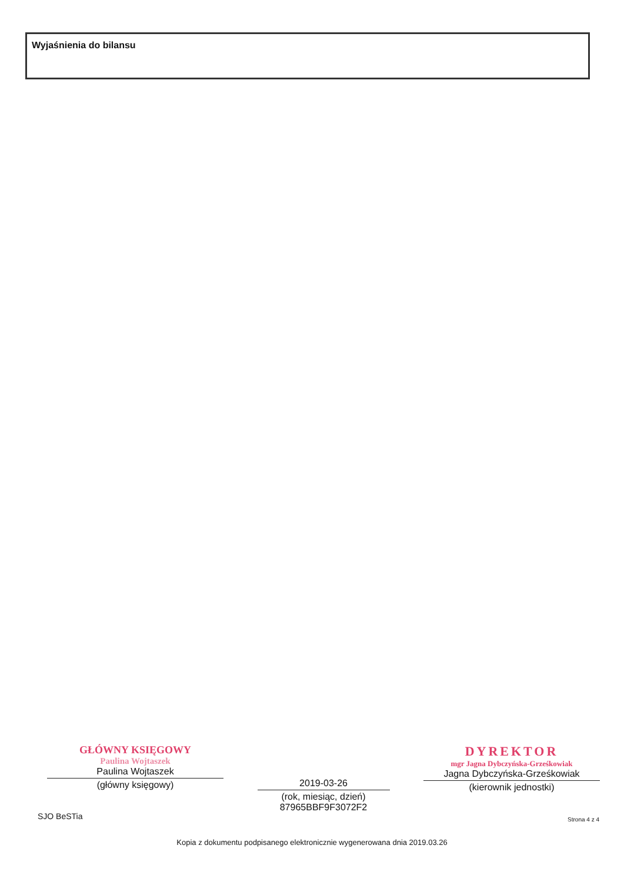Wyjaśnienia do bilansu
GŁÓWNY KSIĘGOWY
Paulina Wojtaszek
Paulina Wojtaszek
(główny księgowy)
2019-03-26
(rok, miesiąc, dzień)
87965BBF9F3072F2
DYREKTOR
mgr Jagna Dybczyńska-Grześkowiak
Jagna Dybczyńska-Grześkowiak
(kierownik jednostki)
SJO BeSTia Strona 4 z 4
Kopia z dokumentu podpisanego elektronicznie wygenerowana dnia 2019.03.26